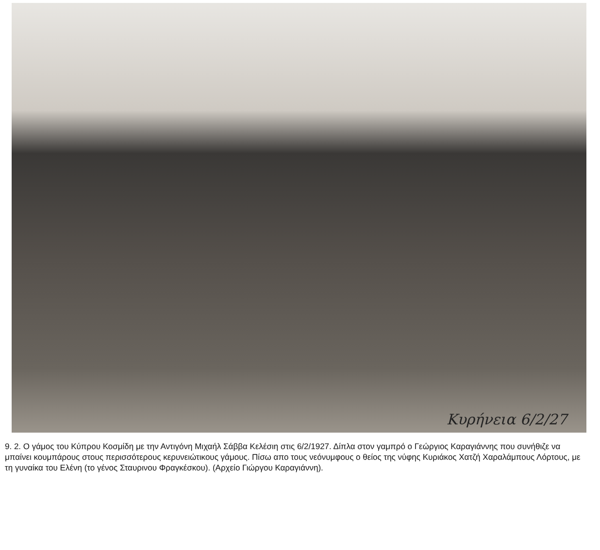Κυρήνεια 6/2/27
9. 2. Ο γάμος του Κύπρου Κοσμίδη με την Αντιγόνη Μιχαήλ Σάββα Κελέσιη στις 6/2/1927. Δίπλα στον γαμπρό ο Γεώργιος Καραγιάννης που συνήθιζε να μπαίνει κουμπάρους στους περισσότερους κερυνειώτικους γάμους. Πίσω απο τους νεόνυμφους ο θείος της νύφης Κυριάκος Χατζή Χαραλάμπους Λόρτους, με τη γυναίκα του Ελένη (το γένος Σταυρινου Φραγκέσκου). (Αρχείο Γιώργου Καραγιάννη).